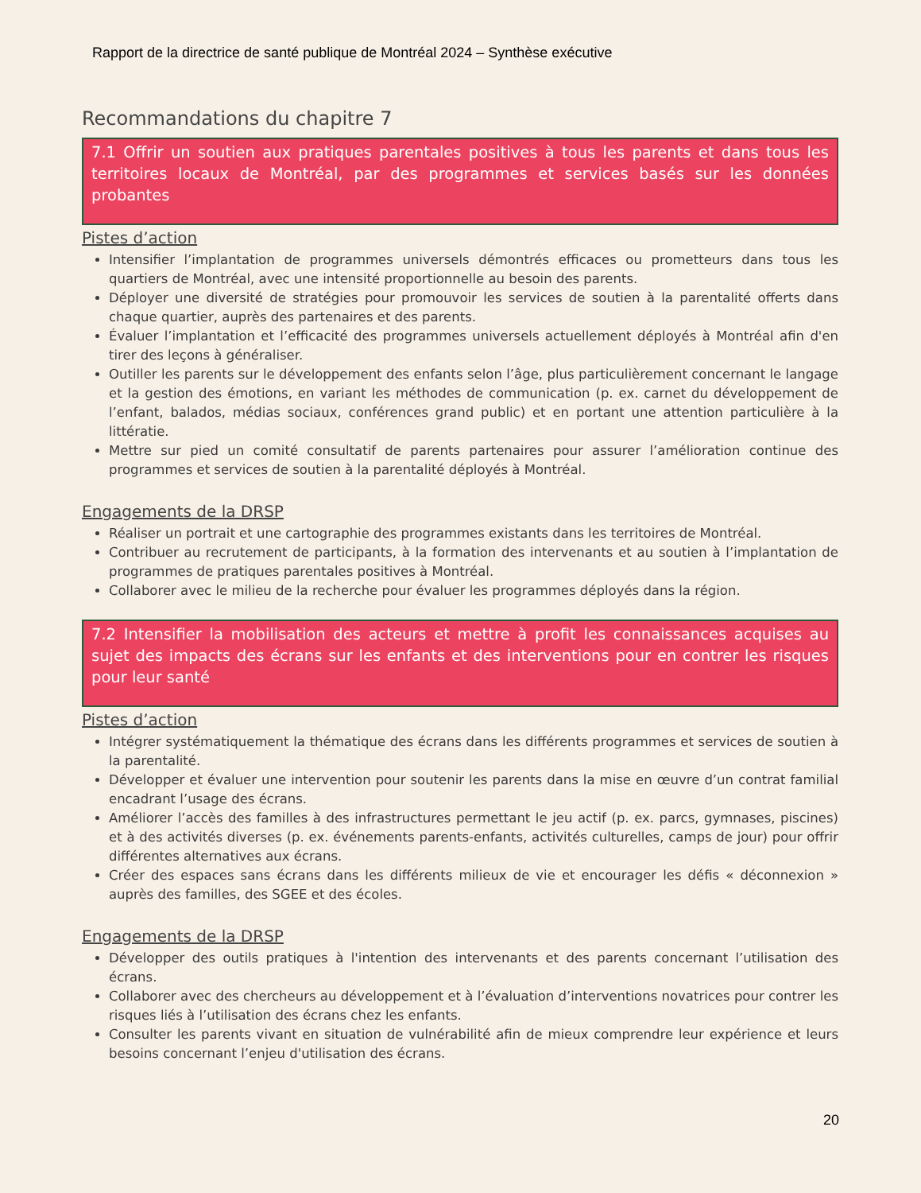Rapport de la directrice de santé publique de Montréal 2024 – Synthèse exécutive
Recommandations du chapitre 7
7.1 Offrir un soutien aux pratiques parentales positives à tous les parents et dans tous les territoires locaux de Montréal, par des programmes et services basés sur les données probantes
Pistes d’action
Intensifier l’implantation de programmes universels démontrés efficaces ou prometteurs dans tous les quartiers de Montréal, avec une intensité proportionnelle au besoin des parents.
Déployer une diversité de stratégies pour promouvoir les services de soutien à la parentalité offerts dans chaque quartier, auprès des partenaires et des parents.
Évaluer l’implantation et l’efficacité des programmes universels actuellement déployés à Montréal afin d'en tirer des leçons à généraliser.
Outiller les parents sur le développement des enfants selon l’âge, plus particulièrement concernant le langage et la gestion des émotions, en variant les méthodes de communication (p. ex. carnet du développement de l’enfant, balados, médias sociaux, conférences grand public) et en portant une attention particulière à la littératie.
Mettre sur pied un comité consultatif de parents partenaires pour assurer l’amélioration continue des programmes et services de soutien à la parentalité déployés à Montréal.
Engagements de la DRSP
Réaliser un portrait et une cartographie des programmes existants dans les territoires de Montréal.
Contribuer au recrutement de participants, à la formation des intervenants et au soutien à l’implantation de programmes de pratiques parentales positives à Montréal.
Collaborer avec le milieu de la recherche pour évaluer les programmes déployés dans la région.
7.2 Intensifier la mobilisation des acteurs et mettre à profit les connaissances acquises au sujet des impacts des écrans sur les enfants et des interventions pour en contrer les risques pour leur santé
Pistes d’action
Intégrer systématiquement la thématique des écrans dans les différents programmes et services de soutien à la parentalité.
Développer et évaluer une intervention pour soutenir les parents dans la mise en œuvre d’un contrat familial encadrant l’usage des écrans.
Améliorer l’accès des familles à des infrastructures permettant le jeu actif (p. ex. parcs, gymnases, piscines) et à des activités diverses (p. ex. événements parents-enfants, activités culturelles, camps de jour) pour offrir différentes alternatives aux écrans.
Créer des espaces sans écrans dans les différents milieux de vie et encourager les défis « déconnexion » auprès des familles, des SGEE et des écoles.
Engagements de la DRSP
Développer des outils pratiques à l'intention des intervenants et des parents concernant l’utilisation des écrans.
Collaborer avec des chercheurs au développement et à l’évaluation d’interventions novatrices pour contrer les risques liés à l’utilisation des écrans chez les enfants.
Consulter les parents vivant en situation de vulnérabilité afin de mieux comprendre leur expérience et leurs besoins concernant l’enjeu d'utilisation des écrans.
20